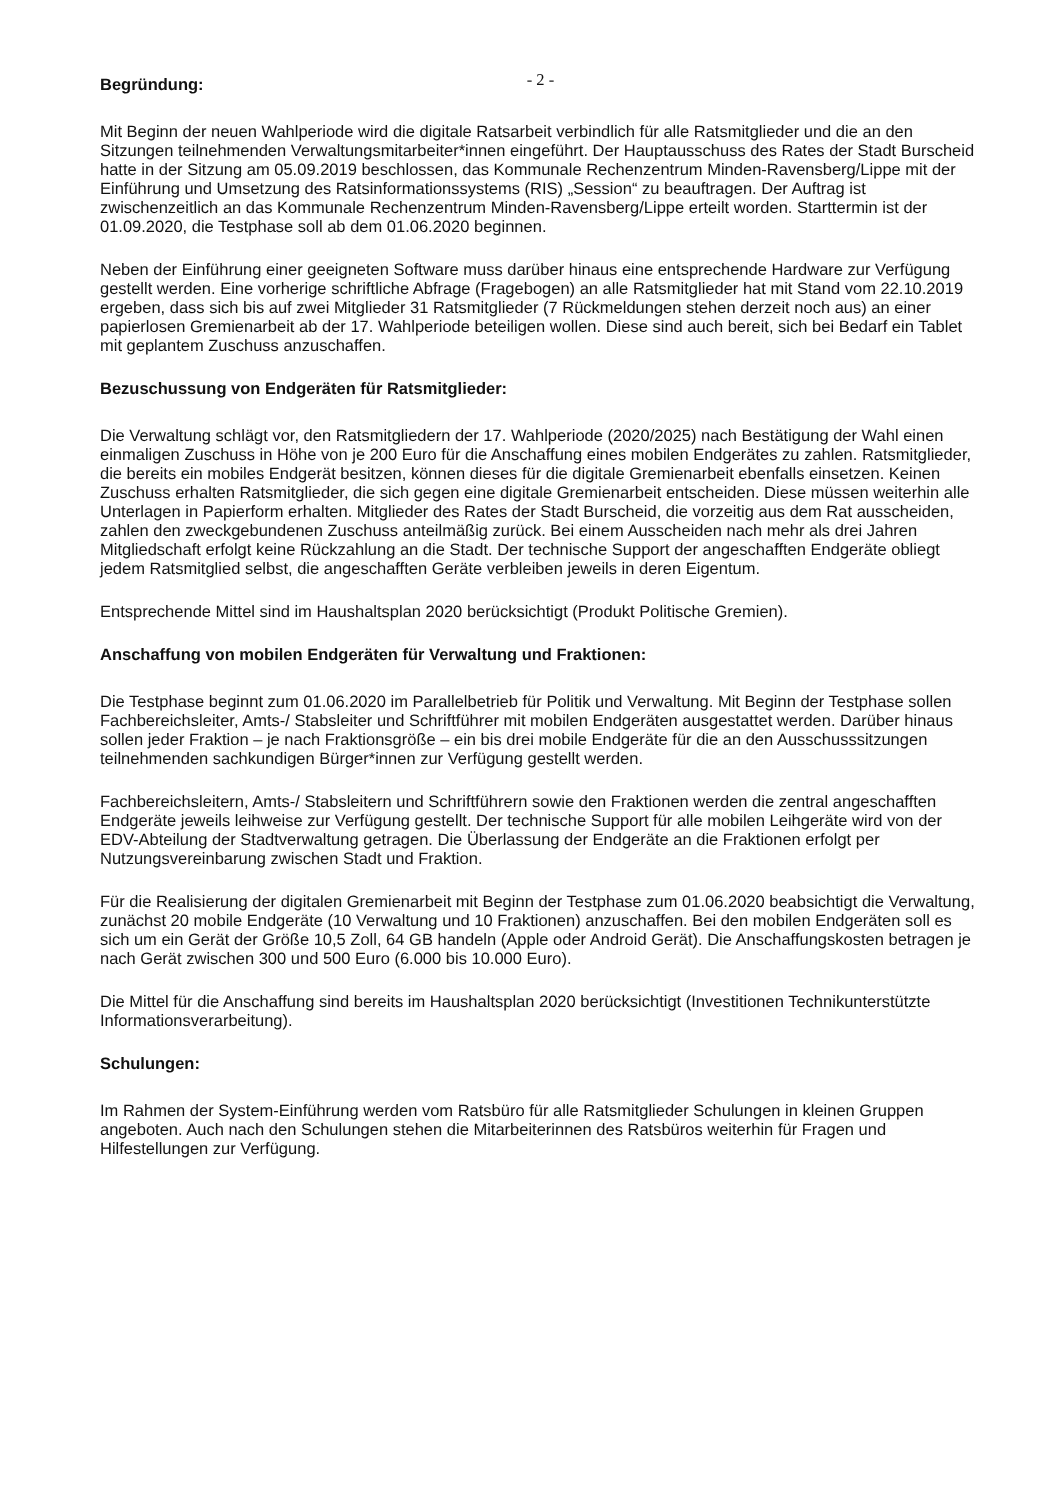- 2 -
Begründung:
Mit Beginn der neuen Wahlperiode wird die digitale Ratsarbeit verbindlich für alle Ratsmitglieder und die an den Sitzungen teilnehmenden Verwaltungsmitarbeiter*innen eingeführt. Der Hauptausschuss des Rates der Stadt Burscheid hatte in der Sitzung am 05.09.2019 beschlossen, das Kommunale Rechenzentrum Minden-Ravensberg/Lippe mit der Einführung und Umsetzung des Ratsinformationssystems (RIS) „Session“ zu beauftragen. Der Auftrag ist zwischenzeitlich an das Kommunale Rechenzentrum Minden-Ravensberg/Lippe erteilt worden. Starttermin ist der 01.09.2020, die Testphase soll ab dem 01.06.2020 beginnen.
Neben der Einführung einer geeigneten Software muss darüber hinaus eine entsprechende Hardware zur Verfügung gestellt werden. Eine vorherige schriftliche Abfrage (Fragebogen) an alle Ratsmitglieder hat mit Stand vom 22.10.2019 ergeben, dass sich bis auf zwei Mitglieder 31 Ratsmitglieder (7 Rückmeldungen stehen derzeit noch aus) an einer papierlosen Gremienarbeit ab der 17. Wahlperiode beteiligen wollen. Diese sind auch bereit, sich bei Bedarf ein Tablet mit geplantem Zuschuss anzuschaffen.
Bezuschussung von Endgeräten für Ratsmitglieder:
Die Verwaltung schlägt vor, den Ratsmitgliedern der 17. Wahlperiode (2020/2025) nach Bestätigung der Wahl einen einmaligen Zuschuss in Höhe von je 200 Euro für die Anschaffung eines mobilen Endgerätes zu zahlen. Ratsmitglieder, die bereits ein mobiles Endgerät besitzen, können dieses für die digitale Gremienarbeit ebenfalls einsetzen. Keinen Zuschuss erhalten Ratsmitglieder, die sich gegen eine digitale Gremienarbeit entscheiden. Diese müssen weiterhin alle Unterlagen in Papierform erhalten. Mitglieder des Rates der Stadt Burscheid, die vorzeitig aus dem Rat ausscheiden, zahlen den zweckgebundenen Zuschuss anteilmäßig zurück. Bei einem Ausscheiden nach mehr als drei Jahren Mitgliedschaft erfolgt keine Rückzahlung an die Stadt. Der technische Support der angeschafften Endgeräte obliegt jedem Ratsmitglied selbst, die angeschafften Geräte verbleiben jeweils in deren Eigentum.
Entsprechende Mittel sind im Haushaltsplan 2020 berücksichtigt (Produkt Politische Gremien).
Anschaffung von mobilen Endgeräten für Verwaltung und Fraktionen:
Die Testphase beginnt zum 01.06.2020 im Parallelbetrieb für Politik und Verwaltung. Mit Beginn der Testphase sollen Fachbereichsleiter, Amts-/ Stabsleiter und Schriftführer mit mobilen Endgeräten ausgestattet werden. Darüber hinaus sollen jeder Fraktion – je nach Fraktionsgröße – ein bis drei mobile Endgeräte für die an den Ausschusssitzungen teilnehmenden sachkundigen Bürger*innen zur Verfügung gestellt werden.
Fachbereichsleitern, Amts-/ Stabsleitern und Schriftführern sowie den Fraktionen werden die zentral angeschafften Endgeräte jeweils leihweise zur Verfügung gestellt. Der technische Support für alle mobilen Leihgeräte wird von der EDV-Abteilung der Stadtverwaltung getragen. Die Überlassung der Endgeräte an die Fraktionen erfolgt per Nutzungsvereinbarung zwischen Stadt und Fraktion.
Für die Realisierung der digitalen Gremienarbeit mit Beginn der Testphase zum 01.06.2020 beabsichtigt die Verwaltung, zunächst 20 mobile Endgeräte (10 Verwaltung und 10 Fraktionen) anzuschaffen. Bei den mobilen Endgeräten soll es sich um ein Gerät der Größe 10,5 Zoll, 64 GB handeln (Apple oder Android Gerät). Die Anschaffungskosten betragen je nach Gerät zwischen 300 und 500 Euro (6.000 bis 10.000 Euro).
Die Mittel für die Anschaffung sind bereits im Haushaltsplan 2020 berücksichtigt (Investitionen Technikunterstützte Informationsverarbeitung).
Schulungen:
Im Rahmen der System-Einführung werden vom Ratsbüro für alle Ratsmitglieder Schulungen in kleinen Gruppen angeboten. Auch nach den Schulungen stehen die Mitarbeiterinnen des Ratsbüros weiterhin für Fragen und Hilfestellungen zur Verfügung.